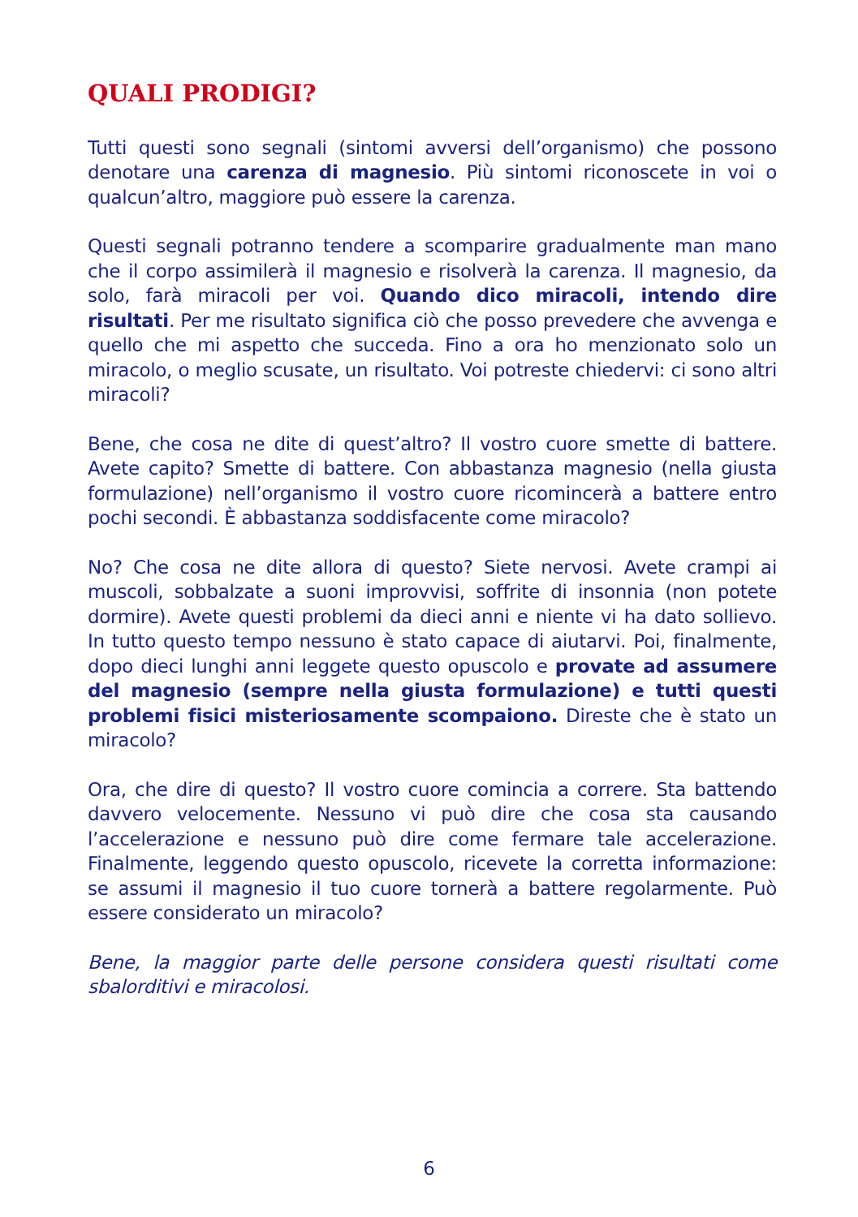QUALI PRODIGI?
Tutti questi sono segnali (sintomi avversi dell’organismo) che possono denotare una carenza di magnesio. Più sintomi riconoscete in voi o qualcun’altro, maggiore può essere la carenza.
Questi segnali potranno tendere a scomparire gradualmente man mano che il corpo assimilerà il magnesio e risolverà la carenza. Il magnesio, da solo, farà miracoli per voi. Quando dico miracoli, intendo dire risultati. Per me risultato significa ciò che posso prevedere che avvenga e quello che mi aspetto che succeda. Fino a ora ho menzionato solo un miracolo, o meglio scusate, un risultato. Voi potreste chiedervi: ci sono altri miracoli?
Bene, che cosa ne dite di quest’altro? Il vostro cuore smette di battere. Avete capito? Smette di battere. Con abbastanza magnesio (nella giusta formulazione) nell’organismo il vostro cuore ricomincerà a battere entro pochi secondi. È abbastanza soddisfacente come miracolo?
No? Che cosa ne dite allora di questo? Siete nervosi. Avete crampi ai muscoli, sobbalzate a suoni improvvisi, soffrite di insonnia (non potete dormire). Avete questi problemi da dieci anni e niente vi ha dato sollievo. In tutto questo tempo nessuno è stato capace di aiutarvi. Poi, finalmente, dopo dieci lunghi anni leggete questo opuscolo e provate ad assumere del magnesio (sempre nella giusta formulazione) e tutti questi problemi fisici misteriosamente scompaiono. Direste che è stato un miracolo?
Ora, che dire di questo? Il vostro cuore comincia a correre. Sta battendo davvero velocemente. Nessuno vi può dire che cosa sta causando l’accelerazione e nessuno può dire come fermare tale accelerazione. Finalmente, leggendo questo opuscolo, ricevete la corretta informazione: se assumi il magnesio il tuo cuore tornerà a battere regolarmente. Può essere considerato un miracolo?
Bene, la maggior parte delle persone considera questi risultati come sbalorditivi e miracolosi.
6